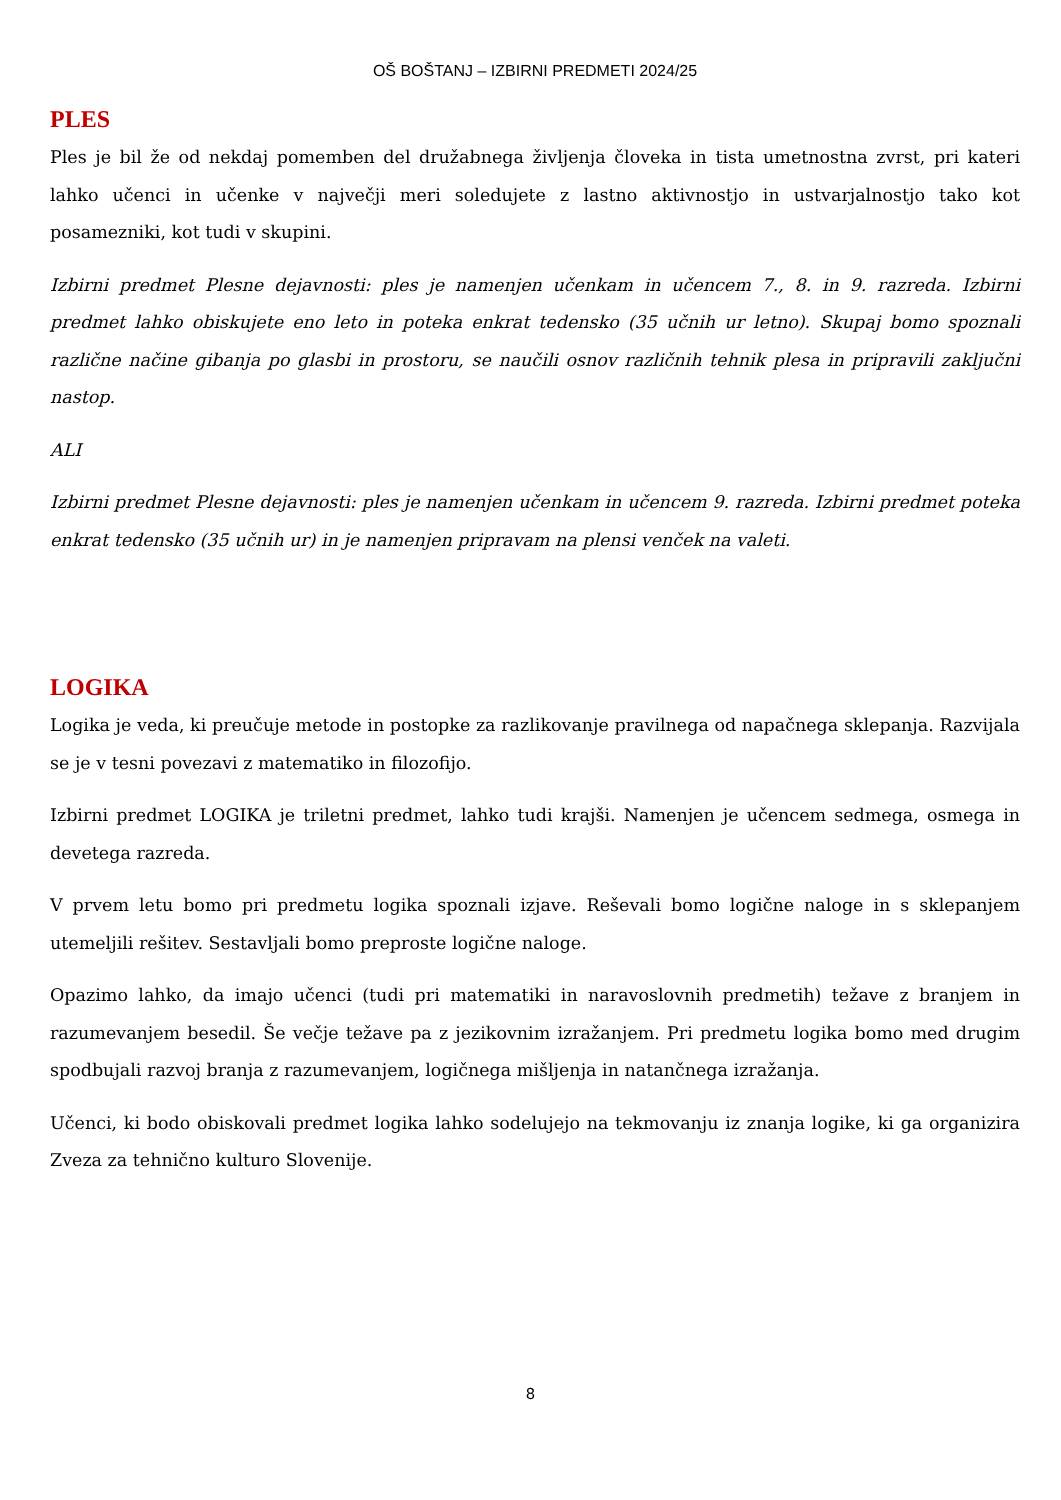OŠ BOŠTANJ – IZBIRNI PREDMETI 2024/25
PLES
Ples je bil že od nekdaj pomemben del družabnega življenja človeka in tista umetnostna zvrst, pri kateri lahko učenci in učenke v največji meri soledujete z lastno aktivnostjo in ustvarjalnostjo tako kot posamezniki, kot tudi v skupini.
Izbirni predmet Plesne dejavnosti: ples je namenjen učenkam in učencem 7., 8. in 9. razreda. Izbirni predmet lahko obiskujete eno leto in poteka enkrat tedensko (35 učnih ur letno). Skupaj bomo spoznali različne načine gibanja po glasbi in prostoru, se naučili osnov različnih tehnik plesa in pripravili zaključni nastop.
ALI
Izbirni predmet Plesne dejavnosti: ples je namenjen učenkam in učencem 9. razreda. Izbirni predmet poteka enkrat tedensko (35 učnih ur) in je namenjen pripravam na plensi venček na valeti.
LOGIKA
Logika je veda, ki preučuje metode in postopke za razlikovanje pravilnega od napačnega sklepanja. Razvijala se je v tesni povezavi z matematiko in filozofijo.
Izbirni predmet LOGIKA je triletni predmet, lahko tudi krajši. Namenjen je učencem sedmega, osmega in devetega razreda.
V prvem letu bomo pri predmetu logika spoznali izjave. Reševali bomo logične naloge in s sklepanjem utemeljili rešitev. Sestavljali bomo preproste logične naloge.
Opazimo lahko, da imajo učenci (tudi pri matematiki in naravoslovnih predmetih) težave z branjem in razumevanjem besedil. Še večje težave pa z jezikovnim izražanjem. Pri predmetu logika bomo med drugim spodbujali razvoj branja z razumevanjem, logičnega mišljenja in natančnega izražanja.
Učenci, ki bodo obiskovali predmet logika lahko sodelujejo na tekmovanju iz znanja logike, ki ga organizira Zveza za tehnično kulturo Slovenije.
8